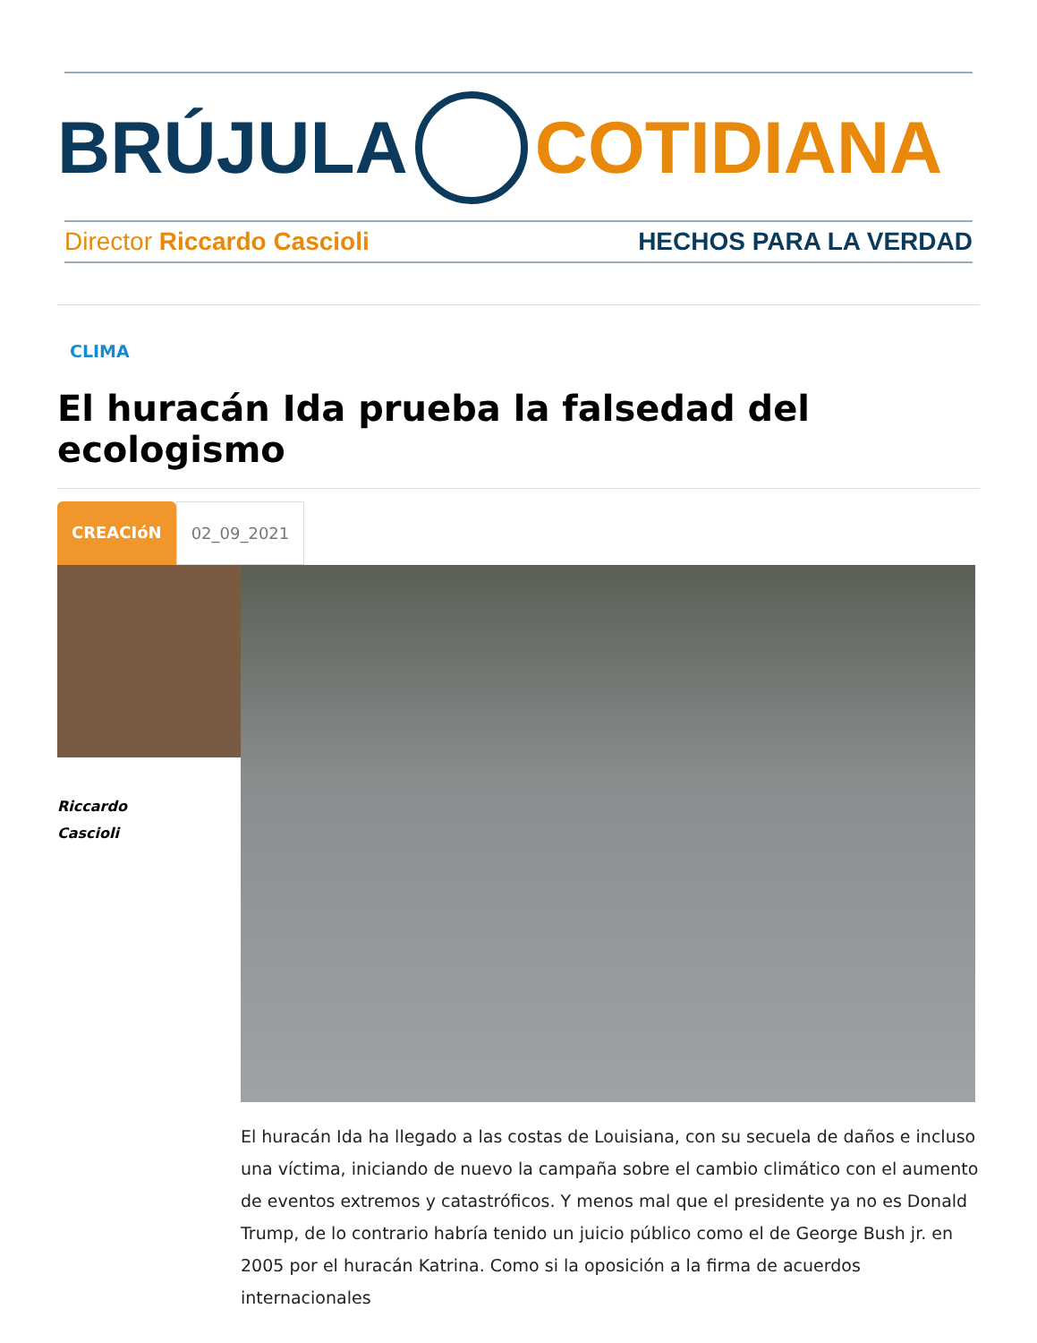BRÚJULA COTIDIANA
Director Riccardo Cascioli HECHOS PARA LA VERDAD
CLIMA
El huracán Ida prueba la falsedad del ecologismo
CREACIóN 02_09_2021
Riccardo
Cascioli
El huracán Ida ha llegado a las costas de Louisiana, con su secuela de daños e incluso una víctima, iniciando de nuevo la campaña sobre el cambio climático con el aumento de eventos extremos y catastróficos. Y menos mal que el presidente ya no es Donald Trump, de lo contrario habría tenido un juicio público como el de George Bush jr. en 2005 por el huracán Katrina. Como si la oposición a la firma de acuerdos internacionales